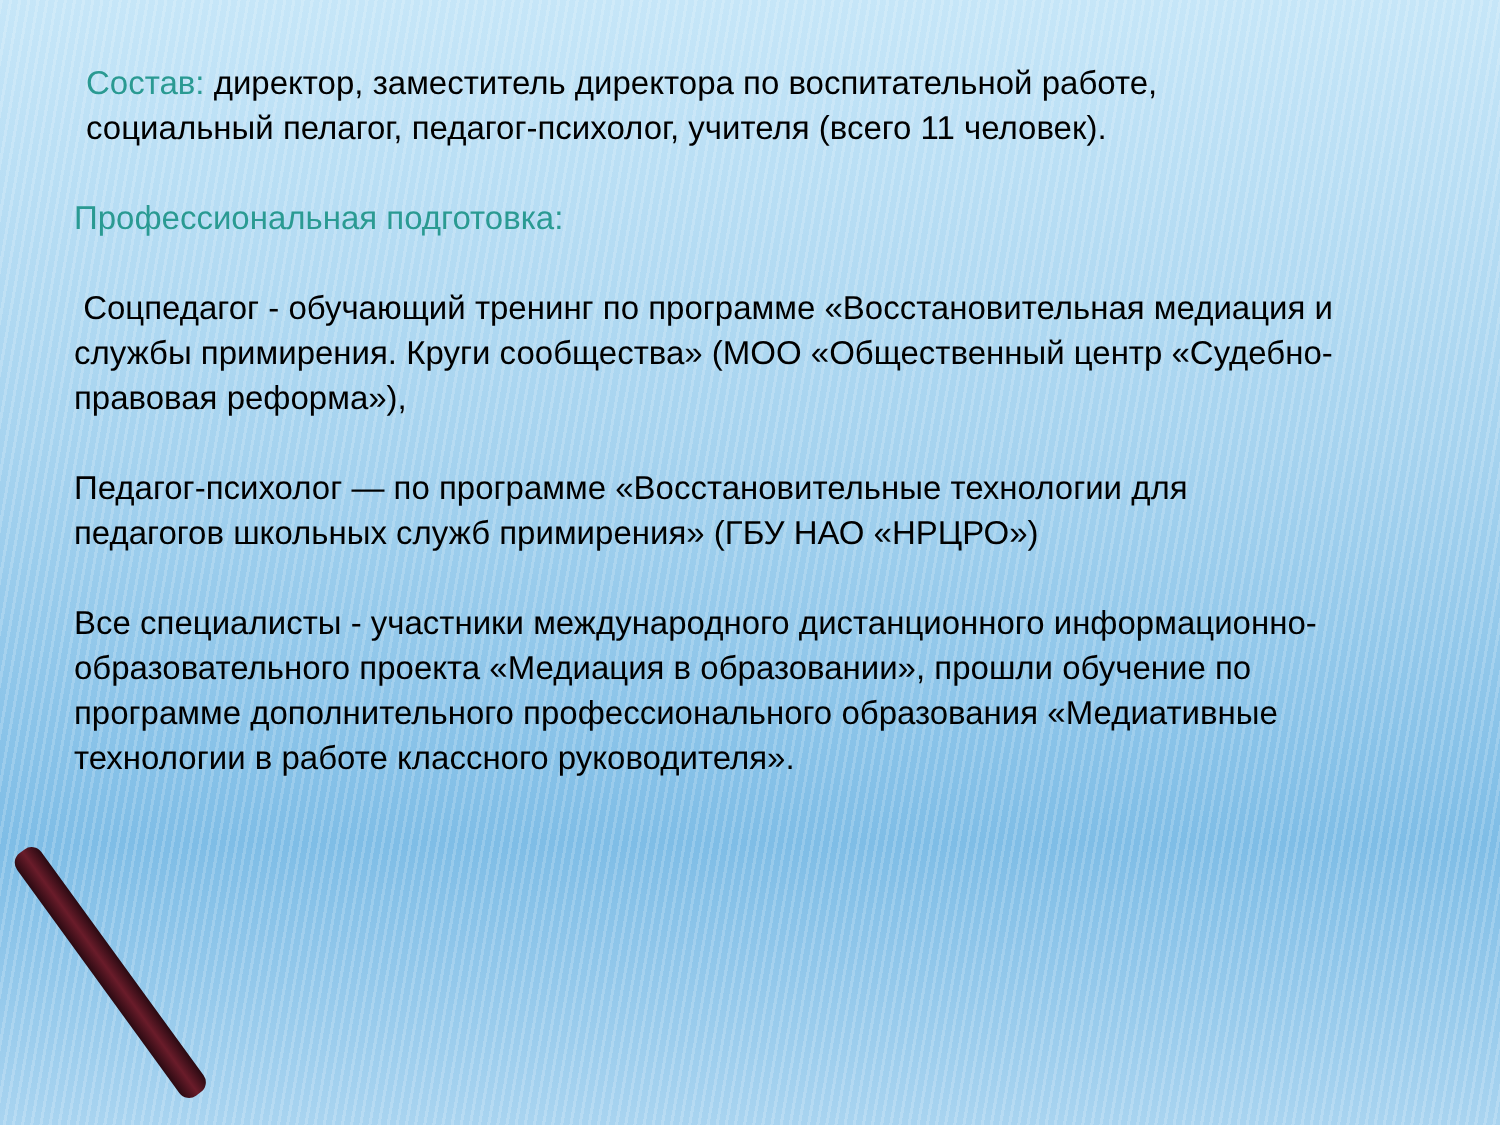Состав: директор, заместитель директора по воспитательной работе, социальный пелагог, педагог-психолог, учителя (всего 11 человек).
Профессиональная подготовка:
Соцпедагог - обучающий тренинг по программе «Восстановительная медиация и службы примирения. Круги сообщества» (МОО «Общественный центр «Судебно-правовая реформа»),
Педагог-психолог — по программе «Восстановительные технологии для педагогов школьных служб примирения» (ГБУ НАО «НРЦРО»)
Все специалисты - участники международного дистанционного информационно-образовательного проекта «Медиация в образовании», прошли обучение по программе дополнительного профессионального образования «Медиативные технологии в работе классного руководителя».